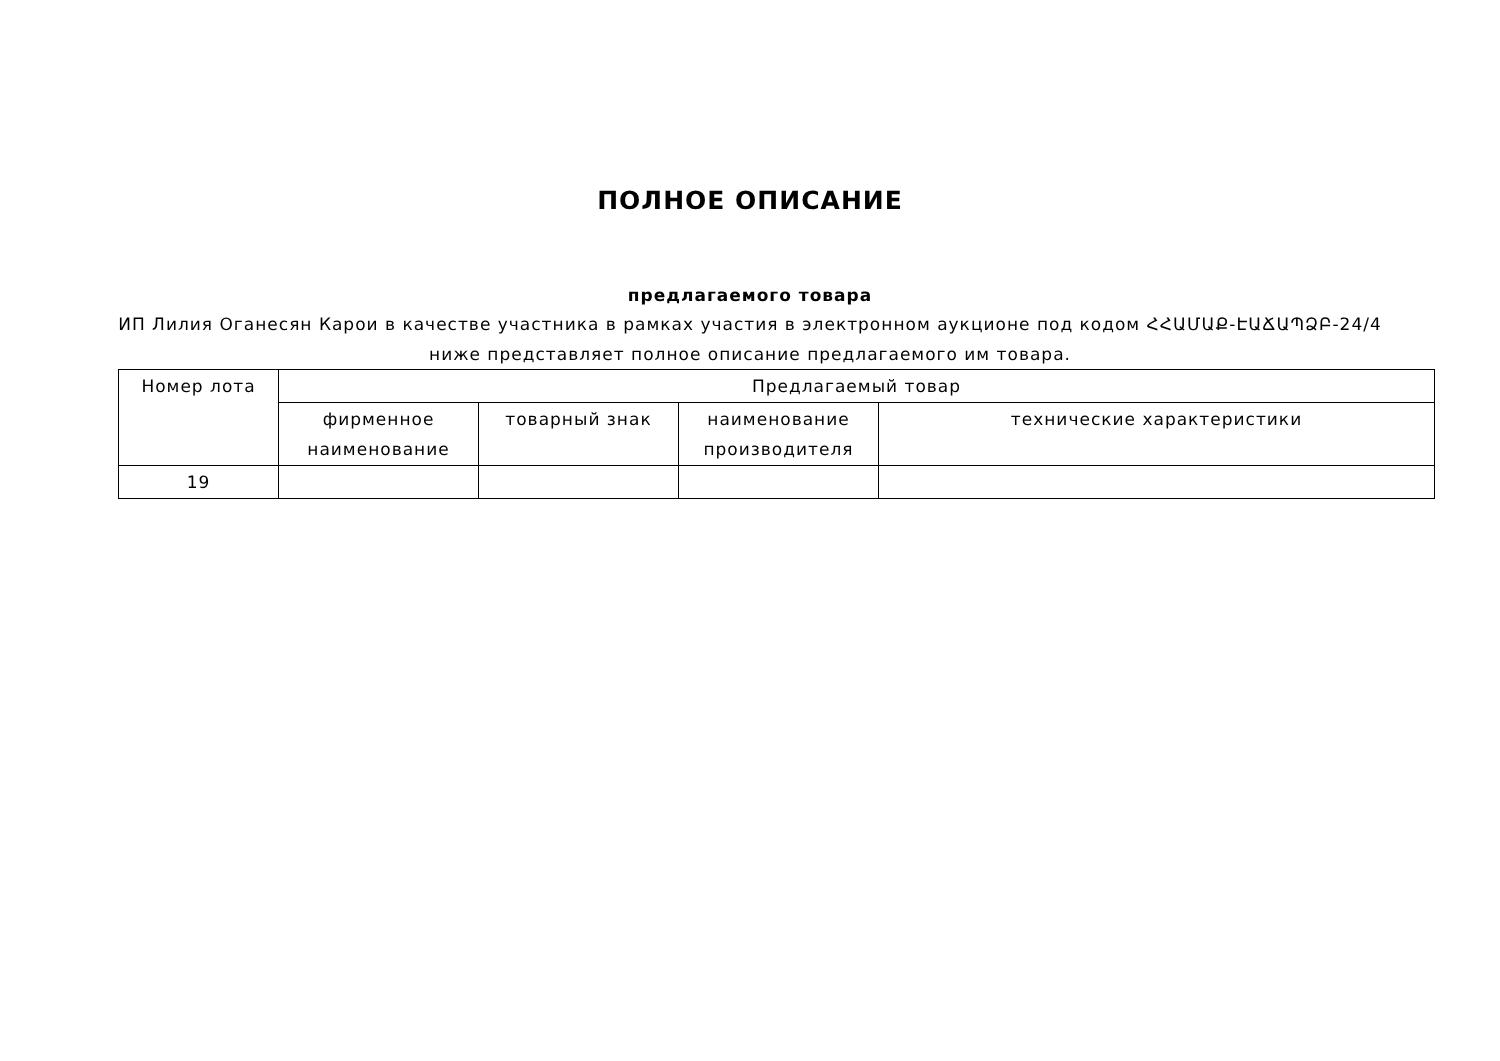ПОЛНОЕ ОПИСАНИЕ
предлагаемого товара
ИП Лилия Оганесян Карои в качестве участника в рамках участия в электронном аукционе под кодом ՀՀԱՄԱՔ-ԷԱՃԱՊՁԲ-24/4 ниже представляет полное описание предлагаемого им товара.
| Номер лота | Предлагаемый товар | | | |
| --- | --- | --- | --- | --- |
| | фирменное наименование | товарный знак | наименование производителя | технические характеристики |
| 19 | | | | |